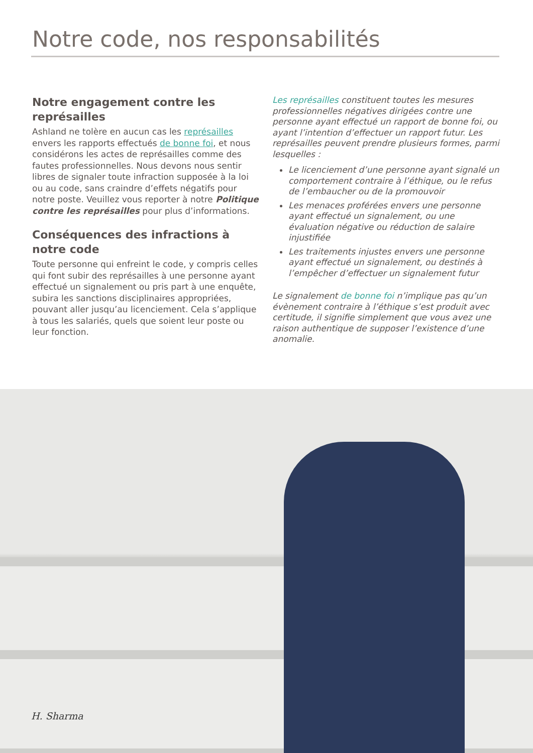Notre code, nos responsabilités
Notre engagement contre les représailles
Ashland ne tolère en aucun cas les représailles envers les rapports effectués de bonne foi, et nous considérons les actes de représailles comme des fautes professionnelles. Nous devons nous sentir libres de signaler toute infraction supposée à la loi ou au code, sans craindre d’effets négatifs pour notre poste. Veuillez vous reporter à notre Politique contre les représailles pour plus d’informations.
Conséquences des infractions à notre code
Toute personne qui enfreint le code, y compris celles qui font subir des représailles à une personne ayant effectué un signalement ou pris part à une enquête, subira les sanctions disciplinaires appropriées, pouvant aller jusqu’au licenciement. Cela s’applique à tous les salariés, quels que soient leur poste ou leur fonction.
Les représailles constituent toutes les mesures professionnelles négatives dirigées contre une personne ayant effectué un rapport de bonne foi, ou ayant l’intention d’effectuer un rapport futur. Les représailles peuvent prendre plusieurs formes, parmi lesquelles :
Le licenciement d’une personne ayant signalé un comportement contraire à l’éthique, ou le refus de l’embaucher ou de la promouvoir
Les menaces proférées envers une personne ayant effectué un signalement, ou une évaluation négative ou réduction de salaire injustifiée
Les traitements injustes envers une personne ayant effectué un signalement, ou destinés à l’empêcher d’effectuer un signalement futur
Le signalement de bonne foi n’implique pas qu’un évènement contraire à l’éthique s’est produit avec certitude, il signifie simplement que vous avez une raison authentique de supposer l’existence d’une anomalie.
H. Sharma